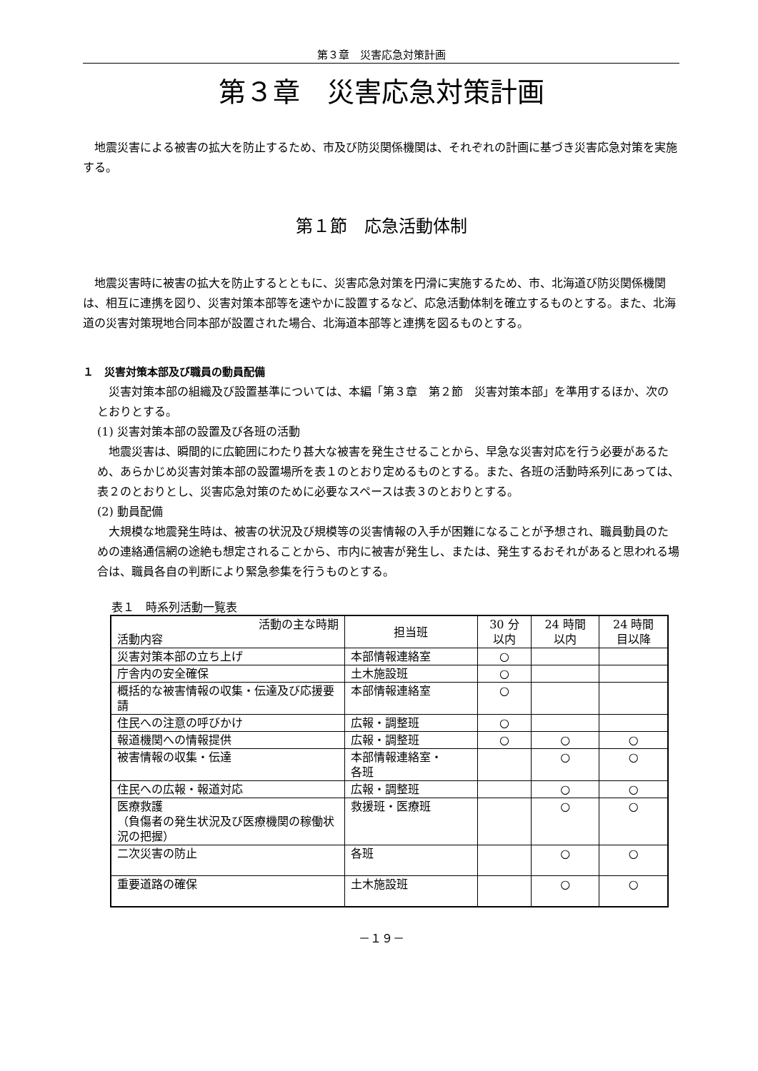第３章　災害応急対策計画
第３章　災害応急対策計画
地震災害による被害の拡大を防止するため、市及び防災関係機関は、それぞれの計画に基づき災害応急対策を実施する。
第１節　応急活動体制
地震災害時に被害の拡大を防止するとともに、災害応急対策を円滑に実施するため、市、北海道び防災関係機関は、相互に連携を図り、災害対策本部等を速やかに設置するなど、応急活動体制を確立するものとする。また、北海道の災害対策現地合同本部が設置された場合、北海道本部等と連携を図るものとする。
１　災害対策本部及び職員の動員配備
災害対策本部の組織及び設置基準については、本編「第３章　第２節　災害対策本部」を準用するほか、次のとおりとする。
(1) 災害対策本部の設置及び各班の活動
地震災害は、瞬間的に広範囲にわたり甚大な被害を発生させることから、早急な災害対応を行う必要があるため、あらかじめ災害対策本部の設置場所を表１のとおり定めるものとする。また、各班の活動時系列にあっては、表２のとおりとし、災害応急対策のために必要なスペースは表３のとおりとする。
(2) 動員配備
大規模な地震発生時は、被害の状況及び規模等の災害情報の入手が困難になることが予想され、職員動員のための連絡通信網の途絶も想定されることから、市内に被害が発生し、または、発生するおそれがあると思われる場合は、職員各自の判断により緊急参集を行うものとする。
表１　時系列活動一覧表
| 活動の主な時期 活動内容 | 担当班 | 30 分 以内 | 24 時間 以内 | 24 時間 目以降 |
| --- | --- | --- | --- | --- |
| 災害対策本部の立ち上げ | 本部情報連絡室 | ○ | | |
| 庁舎内の安全確保 | 土木施設班 | ○ | | |
| 概括的な被害情報の収集・伝達及び応援要請 | 本部情報連絡室 | ○ | | |
| 住民への注意の呼びかけ | 広報・調整班 | ○ | | |
| 報道機関への情報提供 | 広報・調整班 | ○ | ○ | ○ |
| 被害情報の収集・伝達 | 本部情報連絡室・ 各班 | | ○ | ○ |
| 住民への広報・報道対応 | 広報・調整班 | | ○ | ○ |
| 医療救護 （負傷者の発生状況及び医療機関の稼働状況の把握） | 救援班・医療班 | | ○ | ○ |
| 二次災害の防止 | 各班 | | ○ | ○ |
| 重要道路の確保 | 土木施設班 | | ○ | ○ |
－１９－